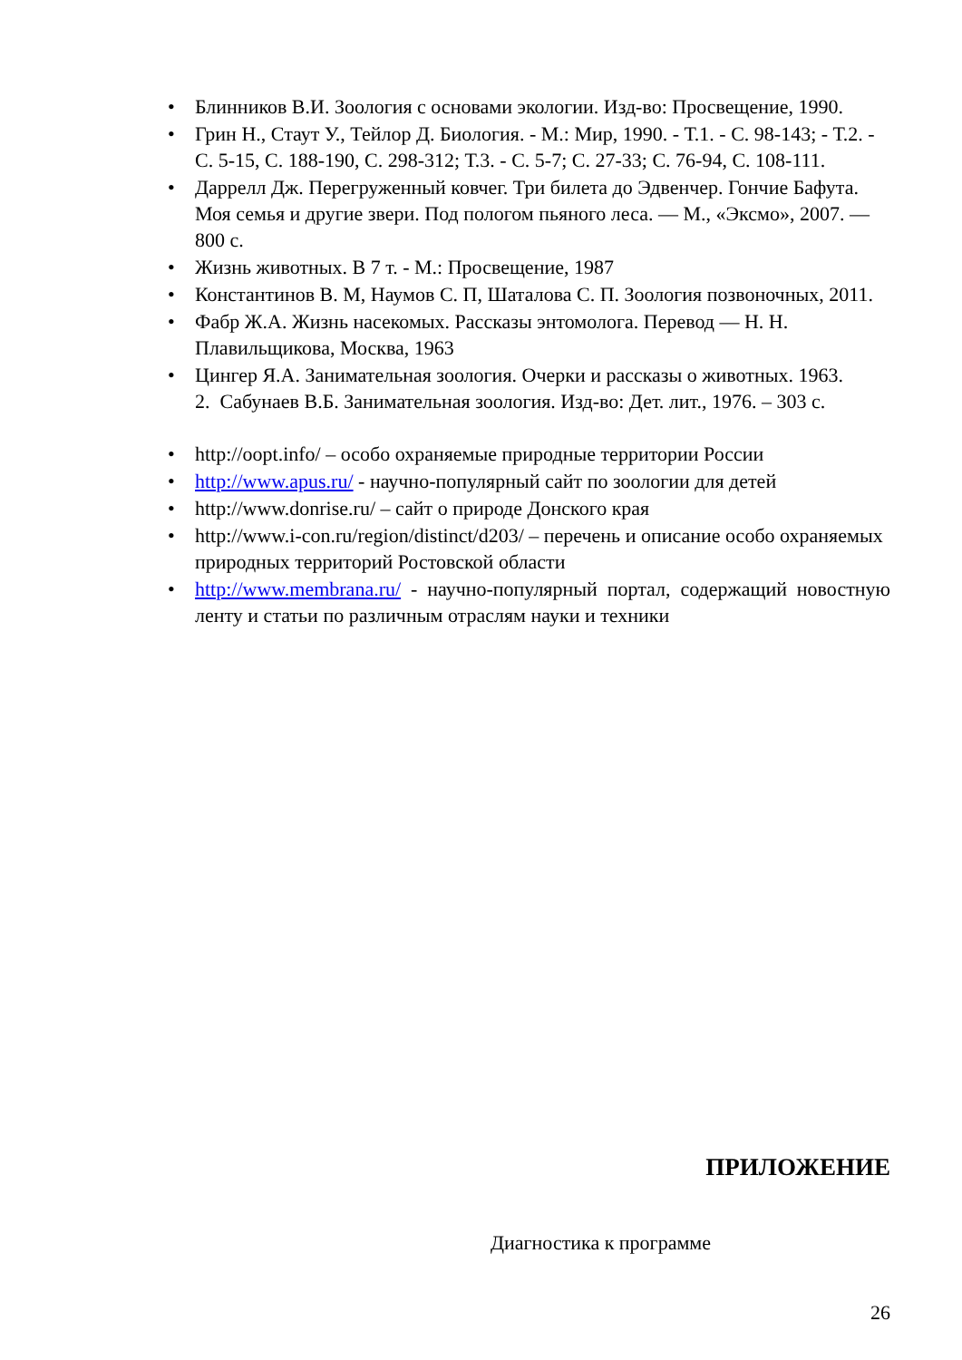• Блинников В.И. Зоология с основами экологии. Изд-во: Просвещение, 1990.
• Грин Н., Стаут У., Тейлор Д. Биология. - М.: Мир, 1990. - Т.1. - С. 98-143; - Т.2. - С. 5-15, С. 188-190, С. 298-312; Т.3. - С. 5-7; С. 27-33; С. 76-94, С. 108-111.
• Даррелл Дж. Перегруженный ковчег. Три билета до Эдвенчер. Гончие Бафута. Моя семья и другие звери. Под пологом пьяного леса. — М., «Эксмо», 2007. — 800 с.
• Жизнь животных. В 7 т. - М.: Просвещение, 1987
• Константинов В. М, Наумов С. П, Шаталова С. П. Зоология позвоночных, 2011.
• Фабр Ж.А. Жизнь насекомых. Рассказы энтомолога. Перевод — Н. Н. Плавильщикова, Москва, 1963
• Цингер Я.А. Занимательная зоология. Очерки и рассказы о животных. 1963.
2. Сабунаев В.Б. Занимательная зоология. Изд-во: Дет. лит., 1976. – 303 с.
• http://oopt.info/ – особо охраняемые природные территории России
• http://www.apus.ru/ - научно-популярный сайт по зоологии для детей
• http://www.donrise.ru/ – сайт о природе Донского края
• http://www.i-con.ru/region/distinct/d203/ – перечень и описание особо охраняемых природных территорий Ростовской области
• http://www.membrana.ru/ - научно-популярный портал, содержащий новостную ленту и статьи по различным отраслям науки и техники
ПРИЛОЖЕНИЕ
Диагностика к программе
26